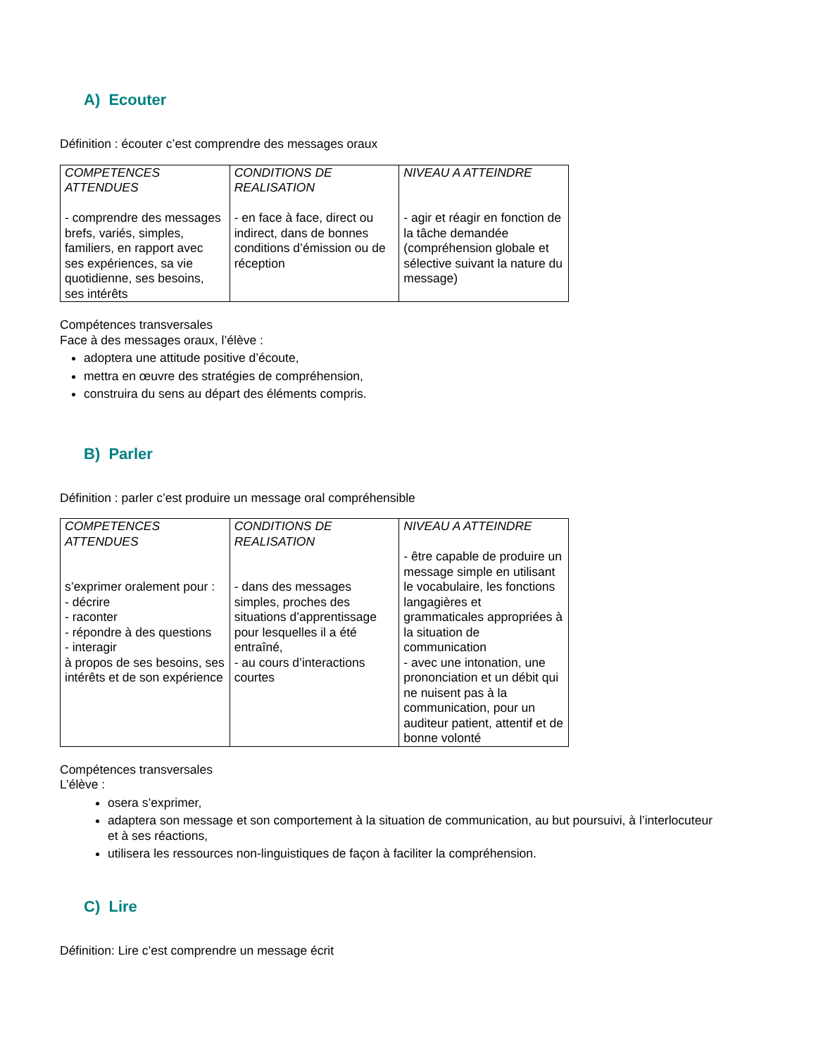A) Ecouter
Définition : écouter c’est comprendre des messages oraux
| COMPETENCES ATTENDUES - comprendre des messages brefs, variés, simples, familiers, en rapport avec ses expériences, sa vie quotidienne, ses besoins, ses intérêts | CONDITIONS DE REALISATION - en face à face, direct ou indirect, dans de bonnes conditions d’émission ou de réception | NIVEAU A ATTEINDRE - agir et réagir en fonction de la tâche demandée (compréhension globale et sélective suivant la nature du message) |
Compétences transversales
Face à des messages oraux, l’élève :
adoptera une attitude positive d’écoute,
mettra en œuvre des stratégies de compréhension,
construira du sens au départ des éléments compris.
B) Parler
Définition : parler c’est produire un message oral compréhensible
| COMPETENCES ATTENDUES s’exprimer oralement pour : - décrire - raconter - répondre à des questions - interagir à propos de ses besoins, ses intérêts et de son expérience | CONDITIONS DE REALISATION - dans des messages simples, proches des situations d’apprentissage pour lesquelles il a été entraîné, - au cours d’interactions courtes | NIVEAU A ATTEINDRE - être capable de produire un message simple en utilisant le vocabulaire, les fonctions langagières et grammaticales appropriées à la situation de communication - avec une intonation, une prononciation et un débit qui ne nuisent pas à la communication, pour un auditeur patient, attentif et de bonne volonté |
Compétences transversales
L’élève :
osera s’exprimer,
adaptera son message et son comportement à la situation de communication, au but poursuivi, à l’interlocuteur et à ses réactions,
utilisera les ressources non-linguistiques de façon à faciliter la compréhension.
C) Lire
Définition: Lire c’est comprendre un message écrit